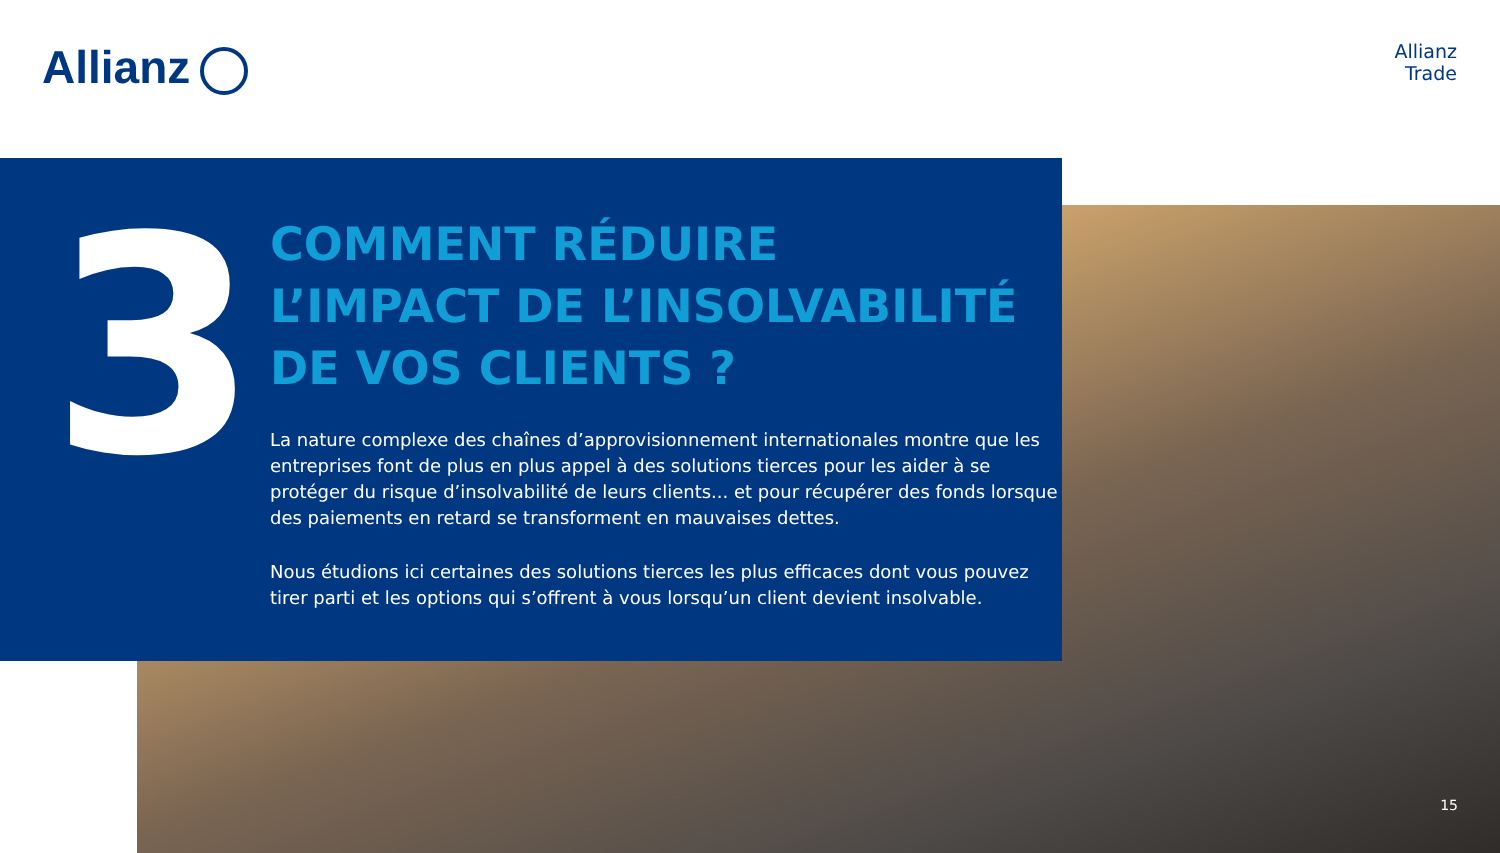Allianz
Allianz
Trade
3
COMMENT RÉDUIRE
L’IMPACT DE L’INSOLVABILITÉ
DE VOS CLIENTS ?
La nature complexe des chaînes d’approvisionnement internationales montre que les entreprises font de plus en plus appel à des solutions tierces pour les aider à se protéger du risque d’insolvabilité de leurs clients... et pour récupérer des fonds lorsque des paiements en retard se transforment en mauvaises dettes.
Nous étudions ici certaines des solutions tierces les plus efficaces dont vous pouvez tirer parti et les options qui s’offrent à vous lorsqu’un client devient insolvable.
15